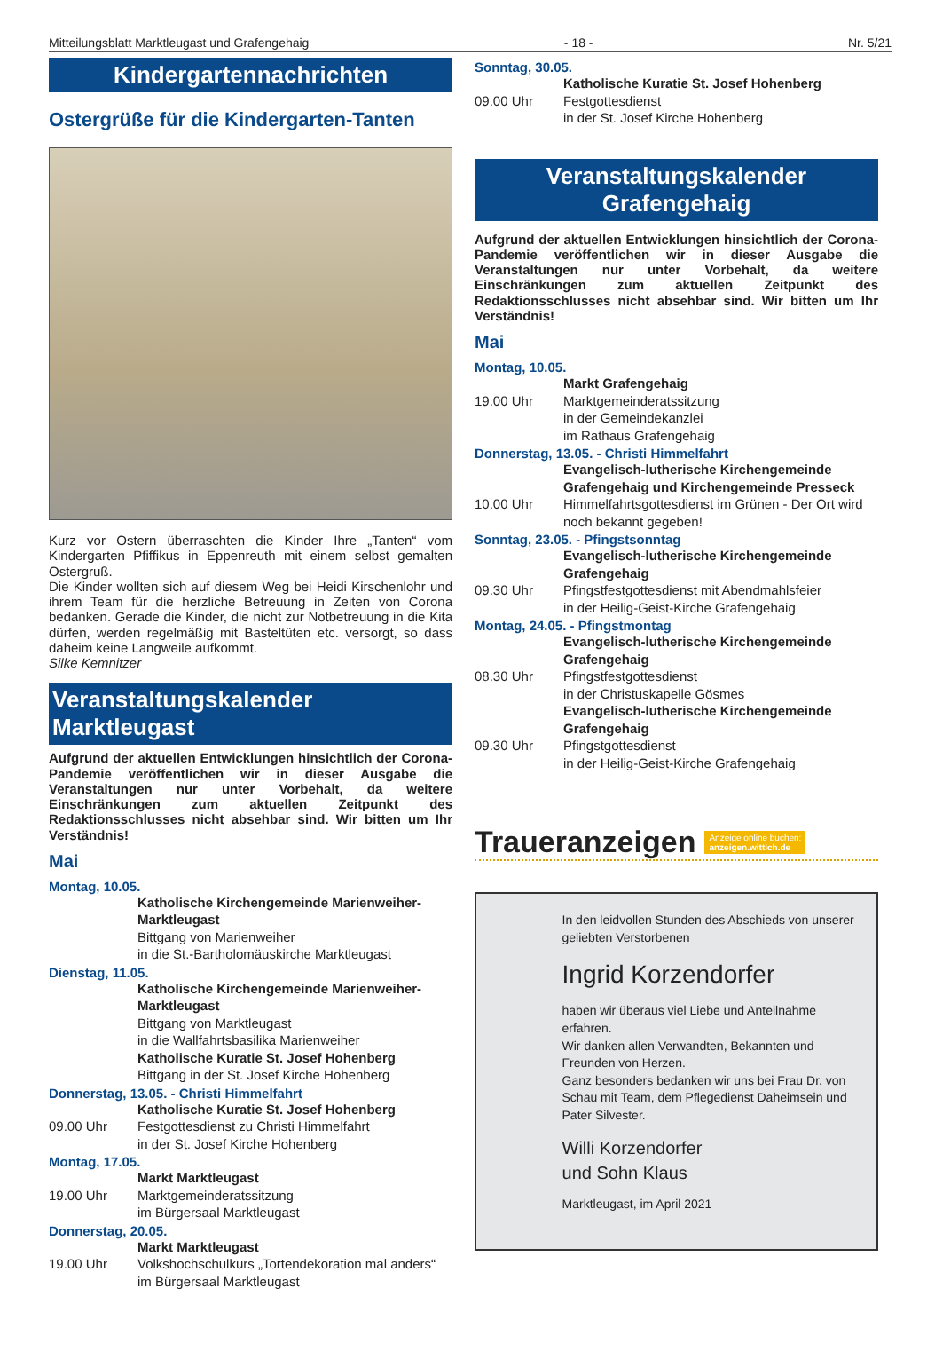Mitteilungsblatt Marktleugast und Grafengehaig - 18 - Nr. 5/21
Kindergartennachrichten
Ostergrüße für die Kindergarten-Tanten
Kurz vor Ostern überraschten die Kinder Ihre „Tanten“ vom Kindergarten Pfiffikus in Eppenreuth mit einem selbst gemalten Ostergruß.
Die Kinder wollten sich auf diesem Weg bei Heidi Kirschenlohr und ihrem Team für die herzliche Betreuung in Zeiten von Corona bedanken. Gerade die Kinder, die nicht zur Notbetreuung in die Kita dürfen, werden regelmäßig mit Basteltüten etc. versorgt, so dass daheim keine Langweile aufkommt.
Silke Kemnitzer
Veranstaltungskalender Marktleugast
Aufgrund der aktuellen Entwicklungen hinsichtlich der Corona-Pandemie veröffentlichen wir in dieser Ausgabe die Veranstaltungen nur unter Vorbehalt, da weitere Einschränkungen zum aktuellen Zeitpunkt des Redaktionsschlusses nicht absehbar sind. Wir bitten um Ihr Verständnis!
Mai
Montag, 10.05.
Katholische Kirchengemeinde Marienweiher-Marktleugast
Bittgang von Marienweiher
in die St.-Bartholomäuskirche Marktleugast
Dienstag, 11.05.
Katholische Kirchengemeinde Marienweiher-Marktleugast
Bittgang von Marktleugast
in die Wallfahrtsbasilika Marienweiher
Katholische Kuratie St. Josef Hohenberg
Bittgang in der St. Josef Kirche Hohenberg
Donnerstag, 13.05. - Christi Himmelfahrt
Katholische Kuratie St. Josef Hohenberg
09.00 Uhr Festgottesdienst zu Christi Himmelfahrt
in der St. Josef Kirche Hohenberg
Montag, 17.05.
Markt Marktleugast
19.00 Uhr Marktgemeinderatssitzung
im Bürgersaal Marktleugast
Donnerstag, 20.05.
Markt Marktleugast
19.00 Uhr Volkshochschulkurs „Tortendekoration mal anders“ im Bürgersaal Marktleugast
Sonntag, 30.05.
Katholische Kuratie St. Josef Hohenberg
09.00 Uhr Festgottesdienst
in der St. Josef Kirche Hohenberg
Veranstaltungskalender
Grafengehaig
Aufgrund der aktuellen Entwicklungen hinsichtlich der Corona-Pandemie veröffentlichen wir in dieser Ausgabe die Veranstaltungen nur unter Vorbehalt, da weitere Einschränkungen zum aktuellen Zeitpunkt des Redaktionsschlusses nicht absehbar sind. Wir bitten um Ihr Verständnis!
Mai
Montag, 10.05.
Markt Grafengehaig
19.00 Uhr Marktgemeinderatssitzung
in der Gemeindekanzlei
im Rathaus Grafengehaig
Donnerstag, 13.05. - Christi Himmelfahrt
Evangelisch-lutherische Kirchengemeinde Grafengehaig und Kirchengemeinde Presseck
10.00 Uhr Himmelfahrtsgottesdienst im Grünen - Der Ort wird noch bekannt gegeben!
Sonntag, 23.05. - Pfingstsonntag
Evangelisch-lutherische Kirchengemeinde Grafengehaig
09.30 Uhr Pfingstfestgottesdienst mit Abendmahlsfeier
in der Heilig-Geist-Kirche Grafengehaig
Montag, 24.05. - Pfingstmontag
Evangelisch-lutherische Kirchengemeinde Grafengehaig
08.30 Uhr Pfingstfestgottesdienst
in der Christuskapelle Gösmes
Evangelisch-lutherische Kirchengemeinde Grafengehaig
09.30 Uhr Pfingstgottesdienst
in der Heilig-Geist-Kirche Grafengehaig
Traueranzeigen Anzeige online buchen:
anzeigen.wittich.de
In den leidvollen Stunden des Abschieds von unserer geliebten Verstorbenen
Ingrid Korzendorfer
haben wir überaus viel Liebe und Anteilnahme erfahren.
Wir danken allen Verwandten, Bekannten und Freunden von Herzen.
Ganz besonders bedanken wir uns bei Frau Dr. von Schau mit Team, dem Pflegedienst Daheimsein und Pater Silvester.
Willi Korzendorfer
und Sohn Klaus
Marktleugast, im April 2021